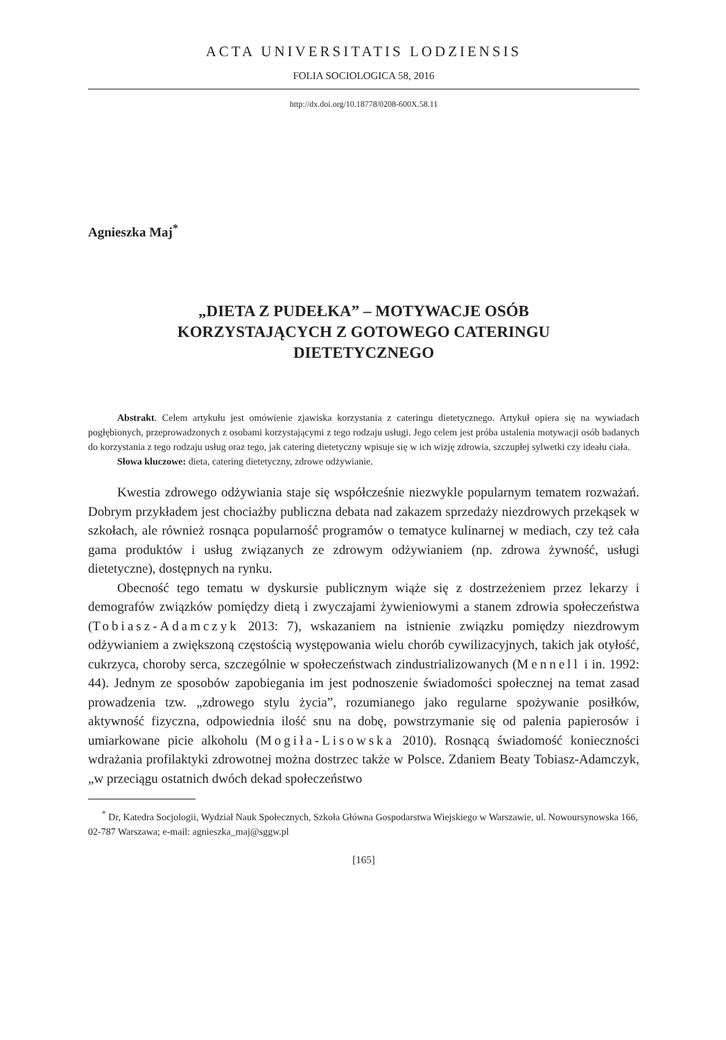ACTA UNIVERSITATIS LODZIENSIS
FOLIA SOCIOLOGICA 58, 2016
http://dx.doi.org/10.18778/0208-600X.58.11
Agnieszka Maj<sup>*</sup>
„DIETA Z PUDEŁKA” – MOTYWACJE OSÓB
KORZYSTAJĄCYCH Z GOTOWEGO CATERINGU
DIETETYCZNEGO
Abstrakt. Celem artykułu jest omówienie zjawiska korzystania z cateringu dietetycznego. Artykuł opiera się na wywiadach pogłębionych, przeprowadzonych z osobami korzystającymi z tego rodzaju usługi. Jego celem jest próba ustalenia motywacji osób badanych do korzystania z tego rodzaju usług oraz tego, jak catering dietetyczny wpisuje się w ich wizję zdrowia, szczupłej sylwetki czy ideału ciała.
Słowa kluczowe: dieta, catering dietetyczny, zdrowe odżywianie.
Kwestia zdrowego odżywiania staje się współcześnie niezwykle popularnym tematem rozważań. Dobrym przykładem jest chociażby publiczna debata nad zakazem sprzedaży niezdrowych przekąsek w szkołach, ale również rosnąca popularność programów o tematyce kulinarnej w mediach, czy też cała gama produktów i usług związanych ze zdrowym odżywianiem (np. zdrowa żywność, usługi dietetyczne), dostępnych na rynku.
Obecność tego tematu w dyskursie publicznym wiąże się z dostrzeżeniem przez lekarzy i demografów związków pomiędzy dietą i zwyczajami żywieniowymi a stanem zdrowia społeczeństwa (Tobiasz-Adamczyk 2013: 7), wskazaniem na istnienie związku pomiędzy niezdrowym odżywianiem a zwiększoną częstością występowania wielu chorób cywilizacyjnych, takich jak otyłość, cukrzyca, choroby serca, szczególnie w społeczeństwach zindustrializowanych (Mennell i in. 1992: 44). Jednym ze sposobów zapobiegania im jest podnoszenie świadomości społecznej na temat zasad prowadzenia tzw. „zdrowego stylu życia”, rozumianego jako regularne spożywanie posiłków, aktywność fizyczna, odpowiednia ilość snu na dobę, powstrzymanie się od palenia papierosów i umiarkowane picie alkoholu (Mogiła-Lisowska 2010). Rosnącą świadomość konieczności wdrażania profilaktyki zdrowotnej można dostrzec także w Polsce. Zdaniem Beaty Tobiasz-Adamczyk, „w przeciągu ostatnich dwóch dekad społeczeństwo
<sup>*</sup> Dr, Katedra Socjologii, Wydział Nauk Społecznych, Szkoła Główna Gospodarstwa Wiejskiego w Warszawie, ul. Nowoursynowska 166, 02-787 Warszawa; e-mail: agnieszka_maj@sggw.pl
[165]